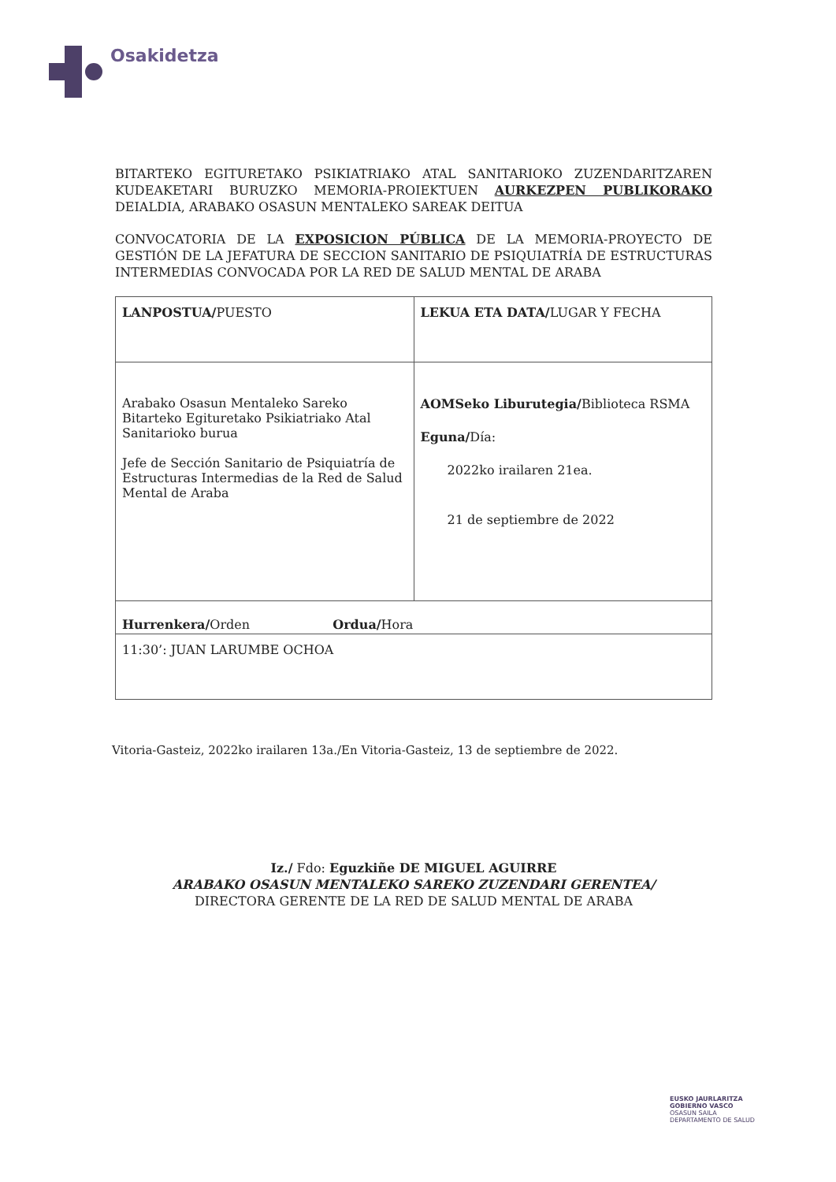Osakidetza
BITARTEKO EGITURETAKO PSIKIATRIAKO ATAL SANITARIOKO ZUZENDARITZAREN KUDEAKETARI BURUZKO MEMORIA-PROIEKTUEN AURKEZPEN PUBLIKORAKO DEIALDIA, ARABAKO OSASUN MENTALEKO SAREAK DEITUA
CONVOCATORIA DE LA EXPOSICION PÚBLICA DE LA MEMORIA-PROYECTO DE GESTIÓN DE LA JEFATURA DE SECCION SANITARIO DE PSIQUIATRÍA DE ESTRUCTURAS INTERMEDIAS CONVOCADA POR LA RED DE SALUD MENTAL DE ARABA
| LANPOSTUA/ PUESTO | LEKUA ETA DATA/ LUGAR Y FECHA |
| Arabako Osasun Mentaleko Sareko Bitarteko Egituretako Psikiatriako Atal Sanitarioko burua Jefe de Sección Sanitario de Psiquiatría de Estructuras Intermedias de la Red de Salud Mental de Araba | AOMSeko Liburutegia/ Biblioteca RSMA Eguna/ Día: 2022ko irailaren 21ea. 21 de septiembre de 2022 |
| Hurrenkera/ Orden Ordua/ Hora | |
| 11:30’: JUAN LARUMBE OCHOA | |
Vitoria-Gasteiz, 2022ko irailaren 13a./En Vitoria-Gasteiz, 13 de septiembre de 2022.
Iz./ Fdo: Eguzkiñe DE MIGUEL AGUIRRE
ARABAKO OSASUN MENTALEKO SAREKO ZUZENDARI GERENTEA/
DIRECTORA GERENTE DE LA RED DE SALUD MENTAL DE ARABA
EUSKO JAURLARITZA
GOBIERNO VASCO
OSASUN SAILA
DEPARTAMENTO DE SALUD